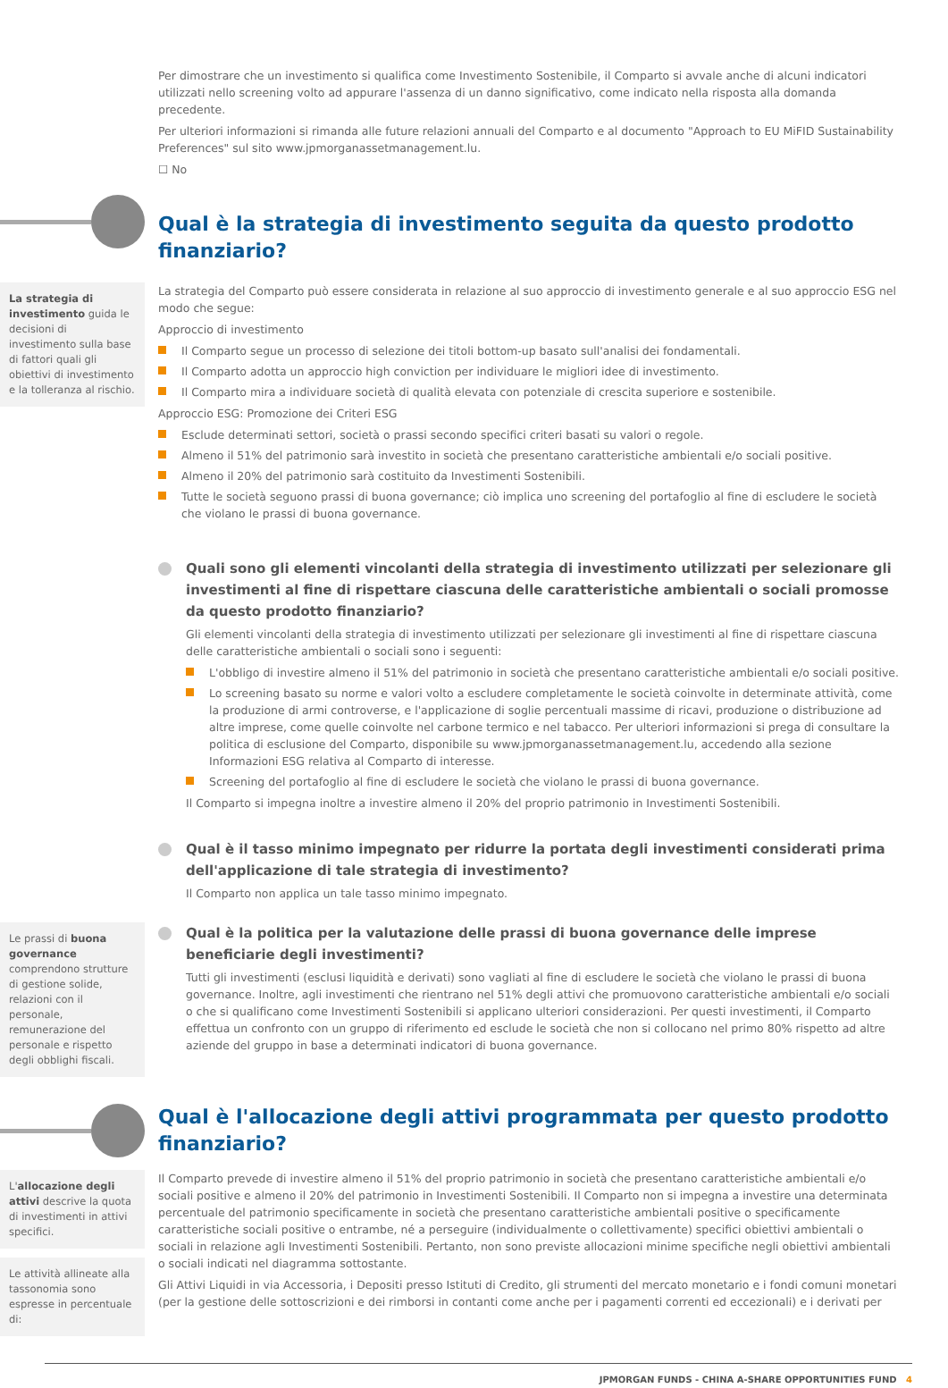Per dimostrare che un investimento si qualifica come Investimento Sostenibile, il Comparto si avvale anche di alcuni indicatori utilizzati nello screening volto ad appurare l'assenza di un danno significativo, come indicato nella risposta alla domanda precedente.
Per ulteriori informazioni si rimanda alle future relazioni annuali del Comparto e al documento "Approach to EU MiFID Sustainability Preferences" sul sito www.jpmorganassetmanagement.lu.
☐ No
Qual è la strategia di investimento seguita da questo prodotto finanziario?
La strategia di investimento guida le decisioni di investimento sulla base di fattori quali gli obiettivi di investimento e la tolleranza al rischio.
La strategia del Comparto può essere considerata in relazione al suo approccio di investimento generale e al suo approccio ESG nel modo che segue:
Approccio di investimento
Il Comparto segue un processo di selezione dei titoli bottom-up basato sull'analisi dei fondamentali.
Il Comparto adotta un approccio high conviction per individuare le migliori idee di investimento.
Il Comparto mira a individuare società di qualità elevata con potenziale di crescita superiore e sostenibile.
Approccio ESG: Promozione dei Criteri ESG
Esclude determinati settori, società o prassi secondo specifici criteri basati su valori o regole.
Almeno il 51% del patrimonio sarà investito in società che presentano caratteristiche ambientali e/o sociali positive.
Almeno il 20% del patrimonio sarà costituito da Investimenti Sostenibili.
Tutte le società seguono prassi di buona governance; ciò implica uno screening del portafoglio al fine di escludere le società che violano le prassi di buona governance.
Quali sono gli elementi vincolanti della strategia di investimento utilizzati per selezionare gli investimenti al fine di rispettare ciascuna delle caratteristiche ambientali o sociali promosse da questo prodotto finanziario?
Gli elementi vincolanti della strategia di investimento utilizzati per selezionare gli investimenti al fine di rispettare ciascuna delle caratteristiche ambientali o sociali sono i seguenti:
L'obbligo di investire almeno il 51% del patrimonio in società che presentano caratteristiche ambientali e/o sociali positive.
Lo screening basato su norme e valori volto a escludere completamente le società coinvolte in determinate attività, come la produzione di armi controverse, e l'applicazione di soglie percentuali massime di ricavi, produzione o distribuzione ad altre imprese, come quelle coinvolte nel carbone termico e nel tabacco. Per ulteriori informazioni si prega di consultare la politica di esclusione del Comparto, disponibile su www.jpmorganassetmanagement.lu, accedendo alla sezione Informazioni ESG relativa al Comparto di interesse.
Screening del portafoglio al fine di escludere le società che violano le prassi di buona governance.
Il Comparto si impegna inoltre a investire almeno il 20% del proprio patrimonio in Investimenti Sostenibili.
Qual è il tasso minimo impegnato per ridurre la portata degli investimenti considerati prima dell'applicazione di tale strategia di investimento?
Il Comparto non applica un tale tasso minimo impegnato.
Le prassi di buona governance comprendono strutture di gestione solide, relazioni con il personale, remunerazione del personale e rispetto degli obblighi fiscali.
Qual è la politica per la valutazione delle prassi di buona governance delle imprese beneficiarie degli investimenti?
Tutti gli investimenti (esclusi liquidità e derivati) sono vagliati al fine di escludere le società che violano le prassi di buona governance. Inoltre, agli investimenti che rientrano nel 51% degli attivi che promuovono caratteristiche ambientali e/o sociali o che si qualificano come Investimenti Sostenibili si applicano ulteriori considerazioni. Per questi investimenti, il Comparto effettua un confronto con un gruppo di riferimento ed esclude le società che non si collocano nel primo 80% rispetto ad altre aziende del gruppo in base a determinati indicatori di buona governance.
Qual è l'allocazione degli attivi programmata per questo prodotto finanziario?
L'allocazione degli attivi descrive la quota di investimenti in attivi specifici.
Le attività allineate alla tassonomia sono espresse in percentuale di:
Il Comparto prevede di investire almeno il 51% del proprio patrimonio in società che presentano caratteristiche ambientali e/o sociali positive e almeno il 20% del patrimonio in Investimenti Sostenibili. Il Comparto non si impegna a investire una determinata percentuale del patrimonio specificamente in società che presentano caratteristiche ambientali positive o specificamente caratteristiche sociali positive o entrambe, né a perseguire (individualmente o collettivamente) specifici obiettivi ambientali o sociali in relazione agli Investimenti Sostenibili. Pertanto, non sono previste allocazioni minime specifiche negli obiettivi ambientali o sociali indicati nel diagramma sottostante.
Gli Attivi Liquidi in via Accessoria, i Depositi presso Istituti di Credito, gli strumenti del mercato monetario e i fondi comuni monetari (per la gestione delle sottoscrizioni e dei rimborsi in contanti come anche per i pagamenti correnti ed eccezionali) e i derivati per
JPMORGAN FUNDS - CHINA A-SHARE OPPORTUNITIES FUND 4